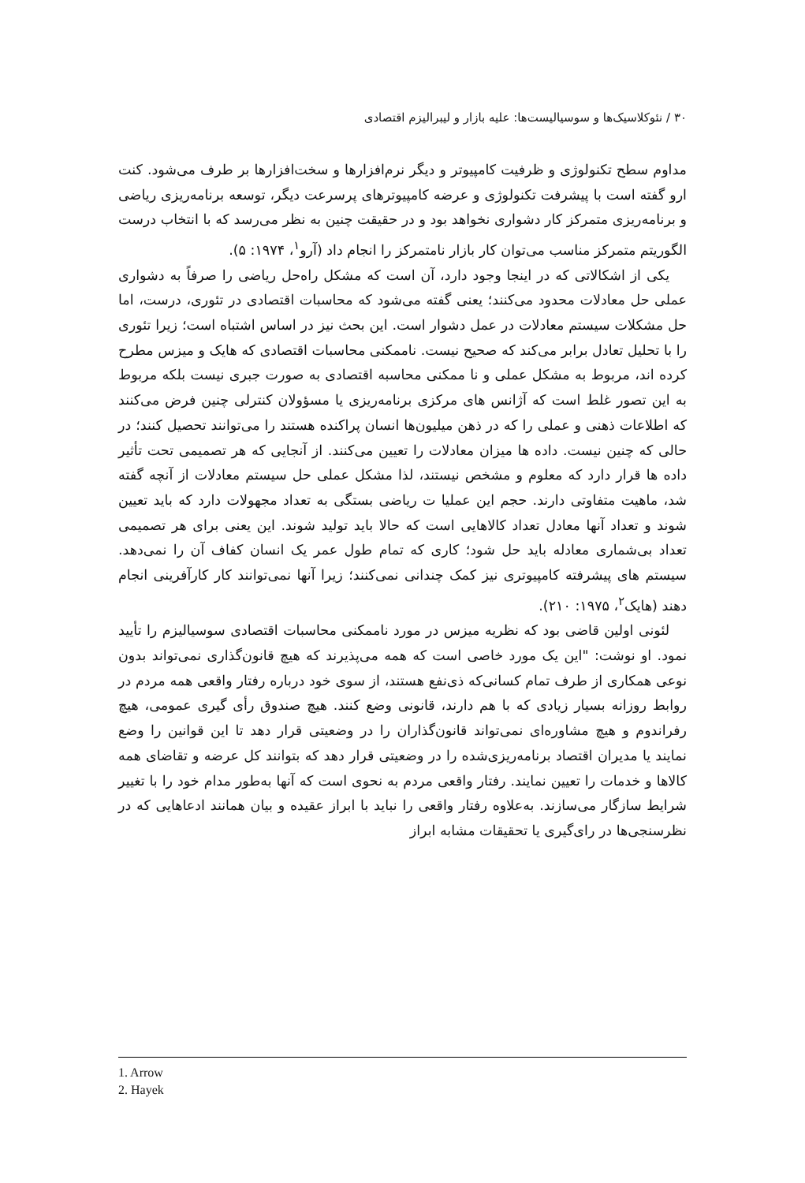۳۰ / نئوکلاسیک‌ها و سوسیالیست‌ها: علیه بازار و لیبرالیزم اقتصادی
مداوم سطح تکنولوژی و ظرفیت کامپیوتر و دیگر نرم‌افزارها و سخت‌افزارها بر طرف می‌شود. کنت ارو گفته است با پیشرفت تکنولوژی و عرضه کامپیوترهای پرسرعت دیگر، توسعه برنامه‌ریزی ریاضی و برنامه‌ریزی متمرکز کار دشواری نخواهد بود و در حقیقت چنین به نظر می‌رسد که با انتخاب درست الگوریتم متمرکز مناسب می‌توان کار بازار نامتمرکز را انجام داد (آرو<sup>۱</sup>، ۱۹۷۴: ۵).
یکی از اشکالاتی که در اینجا وجود دارد، آن است که مشکل راه‌حل ریاضی را صرفاً به دشواری عملی حل معادلات محدود می‌کنند؛ یعنی گفته می‌شود که محاسبات اقتصادی در تئوری، درست، اما حل مشکلات سیستم معادلات در عمل دشوار است. این بحث نیز در اساس اشتباه است؛ زیرا تئوری را با تحلیل تعادل برابر می‌کند که صحیح نیست. ناممکنی محاسبات اقتصادی که هایک و میزس مطرح کرده اند، مربوط به مشکل عملی و نا ممکنی محاسبه اقتصادی به صورت جبری نیست بلکه مربوط به این تصور غلط است که آژانس های مرکزی برنامه‌ریزی یا مسؤولان کنترلی چنین فرض می‌کنند که اطلاعات ذهنی و عملی را که در ذهن میلیون‌ها انسان پراکنده هستند را می‌توانند تحصیل کنند؛ در حالی که چنین نیست. داده ها میزان معادلات را تعیین می‌کنند. از آنجایی که هر تصمیمی تحت تأثیر داده ها قرار دارد که معلوم و مشخص نیستند، لذا مشکل عملی حل سیستم معادلات از آنچه گفته شد، ماهیت متفاوتی دارند. حجم این عملیا ت ریاضی بستگی به تعداد مجهولات دارد که باید تعیین شوند و تعداد آنها معادل تعداد کالاهایی است که حالا باید تولید شوند. این یعنی برای هر تصمیمی تعداد بی‌شماری معادله باید حل شود؛ کاری که تمام طول عمر یک انسان کفاف آن را نمی‌دهد. سیستم های پیشرفته کامپیوتری نیز کمک چندانی نمی‌کنند؛ زیرا آنها نمی‌توانند کار کارآفرینی انجام دهند (هایک<sup>۲</sup>، ۱۹۷۵: ۲۱۰).
لئونی اولین قاضی بود که نظریه میزس در مورد ناممکنی محاسبات اقتصادی سوسیالیزم را تأیید نمود. او نوشت: "این یک مورد خاصی است که همه می‌پذیرند که هیچ قانون‌گذاری نمی‌تواند بدون نوعی همکاری از طرف تمام کسانی‌که ذی‌نفع هستند، از سوی خود درباره رفتار واقعی همه مردم در روابط روزانه بسیار زیادی که با هم دارند، قانونی وضع کنند. هیچ صندوق رأی گیری عمومی، هیچ رفراندوم و هیچ مشاوره‌ای نمی‌تواند قانون‌گذاران را در وضعیتی قرار دهد تا این قوانین را وضع نمایند یا مدیران اقتصاد برنامه‌ریزی‌شده را در وضعیتی قرار دهد که بتوانند کل عرضه و تقاضای همه کالاها و خدمات را تعیین نمایند. رفتار واقعی مردم به نحوی است که آنها به‌طور مدام خود را با تغییر شرایط سازگار می‌سازند. به‌علاوه رفتار واقعی را نباید با ابراز عقیده و بیان همانند ادعاهایی که در نظرسنجی‌ها در رای‌گیری یا تحقیقات مشابه ابراز
1. Arrow
2. Hayek